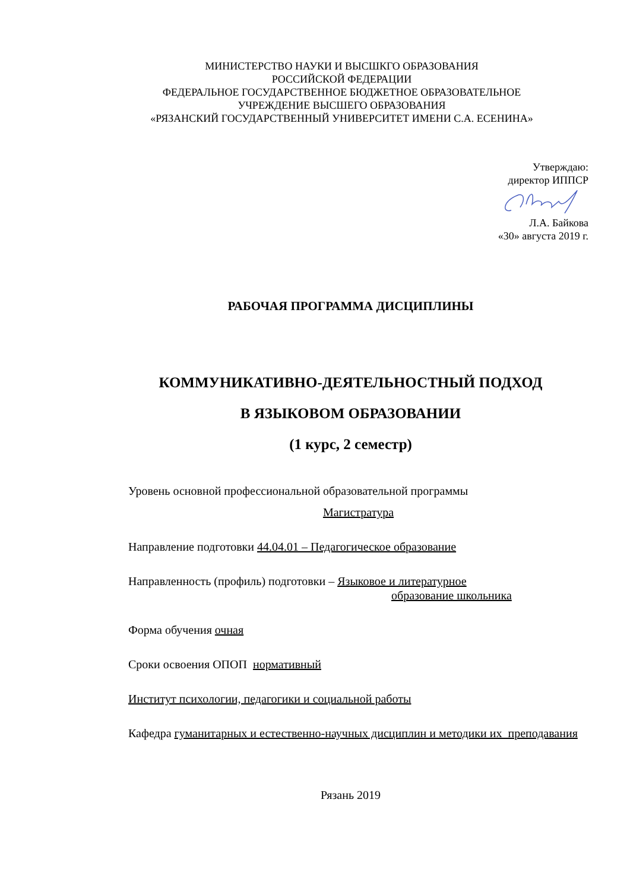МИНИСТЕРСТВО НАУКИ И ВЫСШКГО ОБРАЗОВАНИЯ
РОССИЙСКОЙ ФЕДЕРАЦИИ
ФЕДЕРАЛЬНОЕ ГОСУДАРСТВЕННОЕ БЮДЖЕТНОЕ ОБРАЗОВАТЕЛЬНОЕ
УЧРЕЖДЕНИЕ ВЫСШЕГО ОБРАЗОВАНИЯ
«РЯЗАНСКИЙ ГОСУДАРСТВЕННЫЙ УНИВЕРСИТЕТ ИМЕНИ С.А. ЕСЕНИНА»
Утверждаю:
директор ИППСР
Л.А. Байкова
«30» августа 2019 г.
РАБОЧАЯ ПРОГРАММА ДИСЦИПЛИНЫ
КОММУНИКАТИВНО-ДЕЯТЕЛЬНОСТНЫЙ ПОДХОД
В ЯЗЫКОВОМ ОБРАЗОВАНИИ
(1 курс, 2 семестр)
Уровень основной профессиональной образовательной программы
Магистратура
Направление подготовки 44.04.01 – Педагогическое образование
Направленность (профиль) подготовки – Языковое и литературное
образование школьника
Форма обучения очная
Сроки освоения ОПОП нормативный
Институт психологии, педагогики и социальной работы
Кафедра гуманитарных и естественно-научных дисциплин и методики их преподавания
Рязань 2019